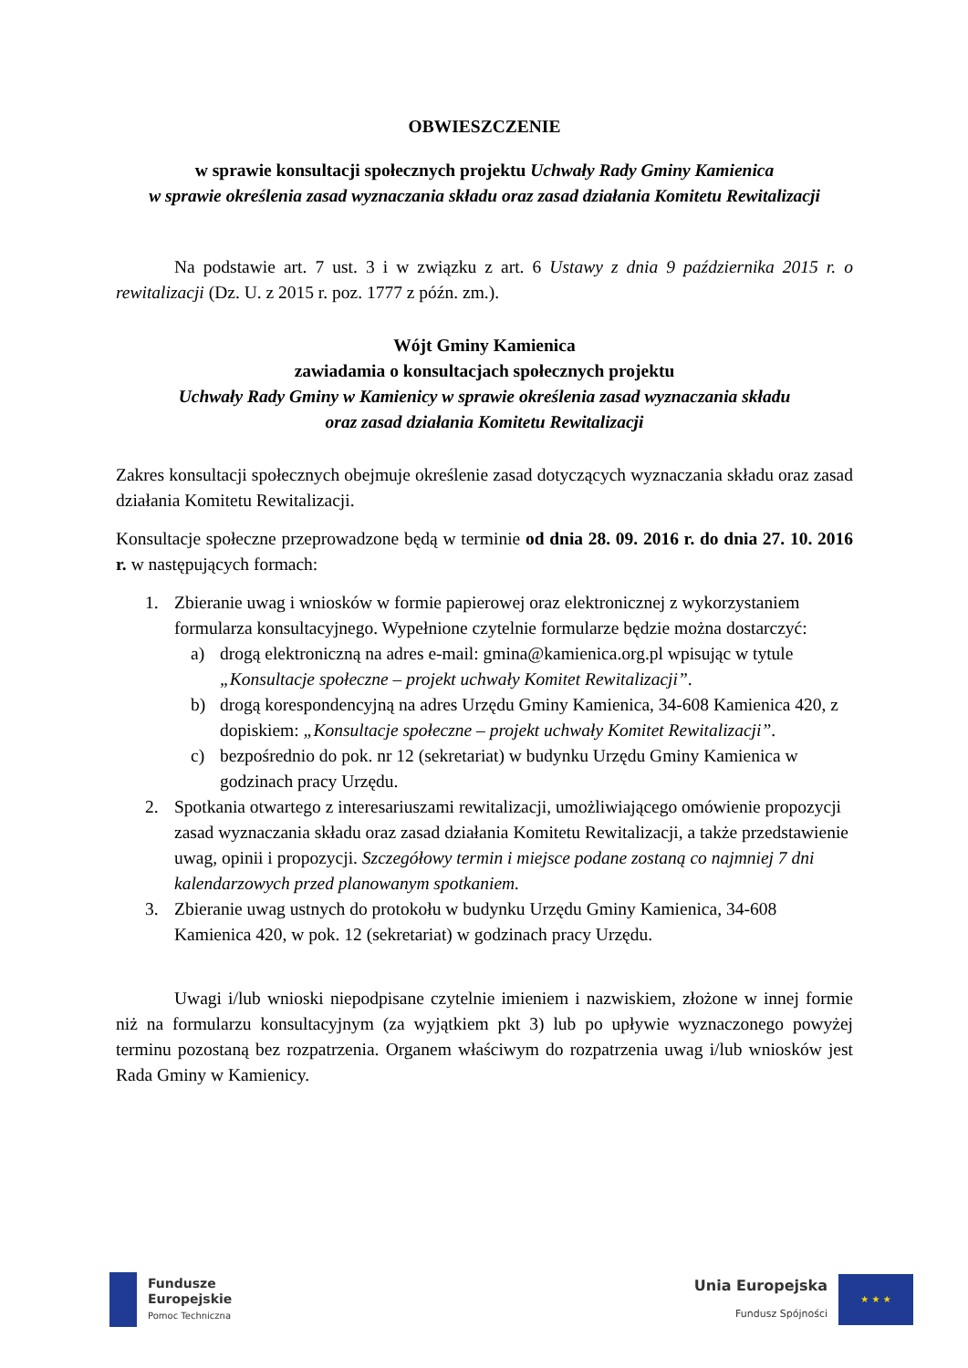OBWIESZCZENIE
w sprawie konsultacji społecznych projektu Uchwały Rady Gminy Kamienica
w sprawie określenia zasad wyznaczania składu oraz zasad działania Komitetu Rewitalizacji
Na podstawie art. 7 ust. 3 i w związku z art. 6 Ustawy z dnia 9 października 2015 r. o rewitalizacji (Dz. U. z 2015 r. poz. 1777 z późn. zm.).
Wójt Gminy Kamienica
zawiadamia o konsultacjach społecznych projektu
Uchwały Rady Gminy w Kamienicy w sprawie określenia zasad wyznaczania składu
oraz zasad działania Komitetu Rewitalizacji
Zakres konsultacji społecznych obejmuje określenie zasad dotyczących wyznaczania składu oraz zasad działania Komitetu Rewitalizacji.
Konsultacje społeczne przeprowadzone będą w terminie od dnia 28. 09. 2016 r. do dnia 27. 10. 2016 r. w następujących formach:
1. Zbieranie uwag i wniosków w formie papierowej oraz elektronicznej z wykorzystaniem formularza konsultacyjnego. Wypełnione czytelnie formularze będzie można dostarczyć:
a) drogą elektroniczną na adres e-mail: gmina@kamienica.org.pl wpisując w tytule „Konsultacje społeczne – projekt uchwały Komitet Rewitalizacji”.
b) drogą korespondencyjną na adres Urzędu Gminy Kamienica, 34-608 Kamienica 420, z dopiskiem: „Konsultacje społeczne – projekt uchwały Komitet Rewitalizacji”.
c) bezpośrednio do pok. nr 12 (sekretariat) w budynku Urzędu Gminy Kamienica w godzinach pracy Urzędu.
2. Spotkania otwartego z interesariuszami rewitalizacji, umożliwiającego omówienie propozycji zasad wyznaczania składu oraz zasad działania Komitetu Rewitalizacji, a także przedstawienie uwag, opinii i propozycji. Szczegółowy termin i miejsce podane zostaną co najmniej 7 dni kalendarzowych przed planowanym spotkaniem.
3. Zbieranie uwag ustnych do protokołu w budynku Urzędu Gminy Kamienica, 34-608 Kamienica 420, w pok. 12 (sekretariat) w godzinach pracy Urzędu.
Uwagi i/lub wnioski niepodpisane czytelnie imieniem i nazwiskiem, złożone w innej formie niż na formularzu konsultacyjnym (za wyjątkiem pkt 3) lub po upływie wyznaczonego powyżej terminu pozostaną bez rozpatrzenia. Organem właściwym do rozpatrzenia uwag i/lub wniosków jest Rada Gminy w Kamienicy.
Fundusze
Europejskie
Pomoc Techniczna
Unia Europejska
Fundusz Spójności
★ ★ ★